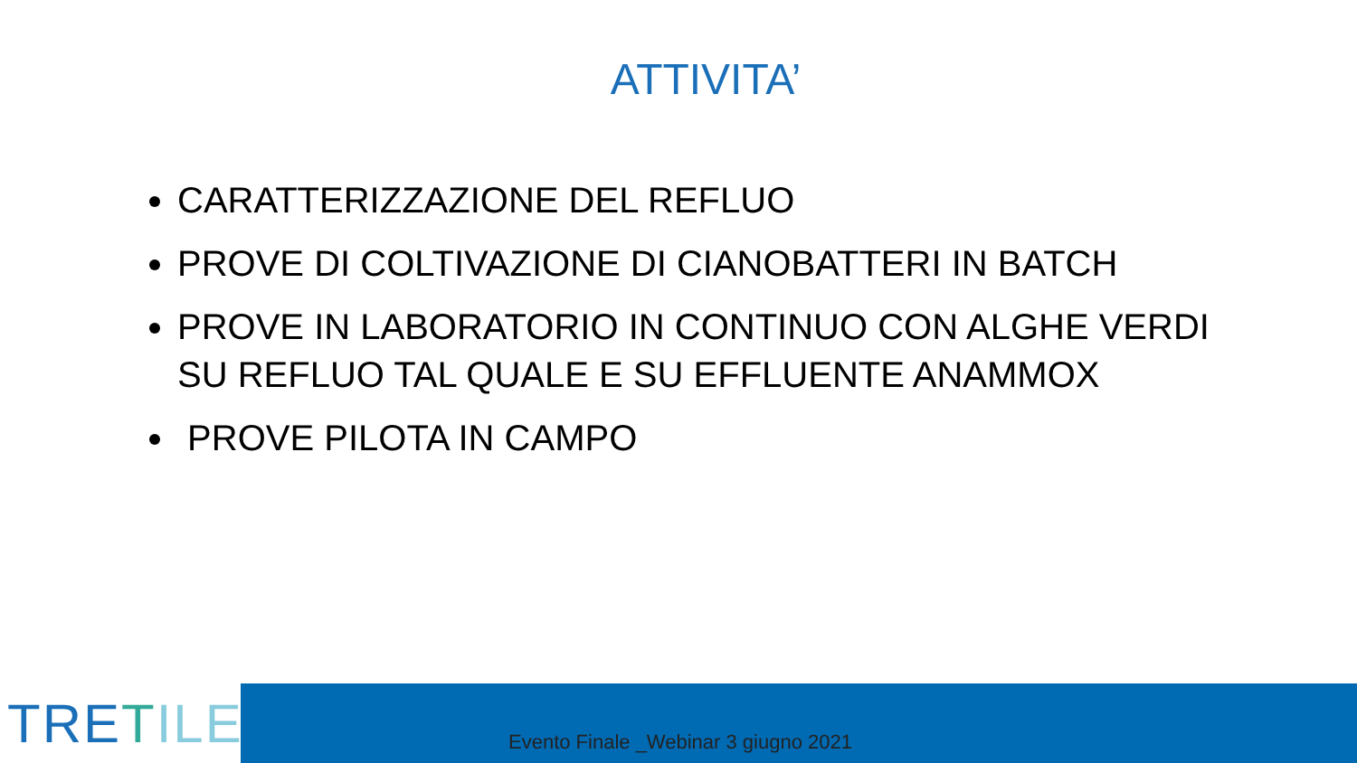ATTIVITA’
CARATTERIZZAZIONE DEL REFLUO
PROVE DI COLTIVAZIONE DI CIANOBATTERI IN BATCH
PROVE IN LABORATORIO IN CONTINUO CON ALGHE VERDI SU REFLUO TAL QUALE E SU EFFLUENTE ANAMMOX
PROVE PILOTA IN CAMPO
TRETILE
Evento Finale _Webinar 3 giugno 2021